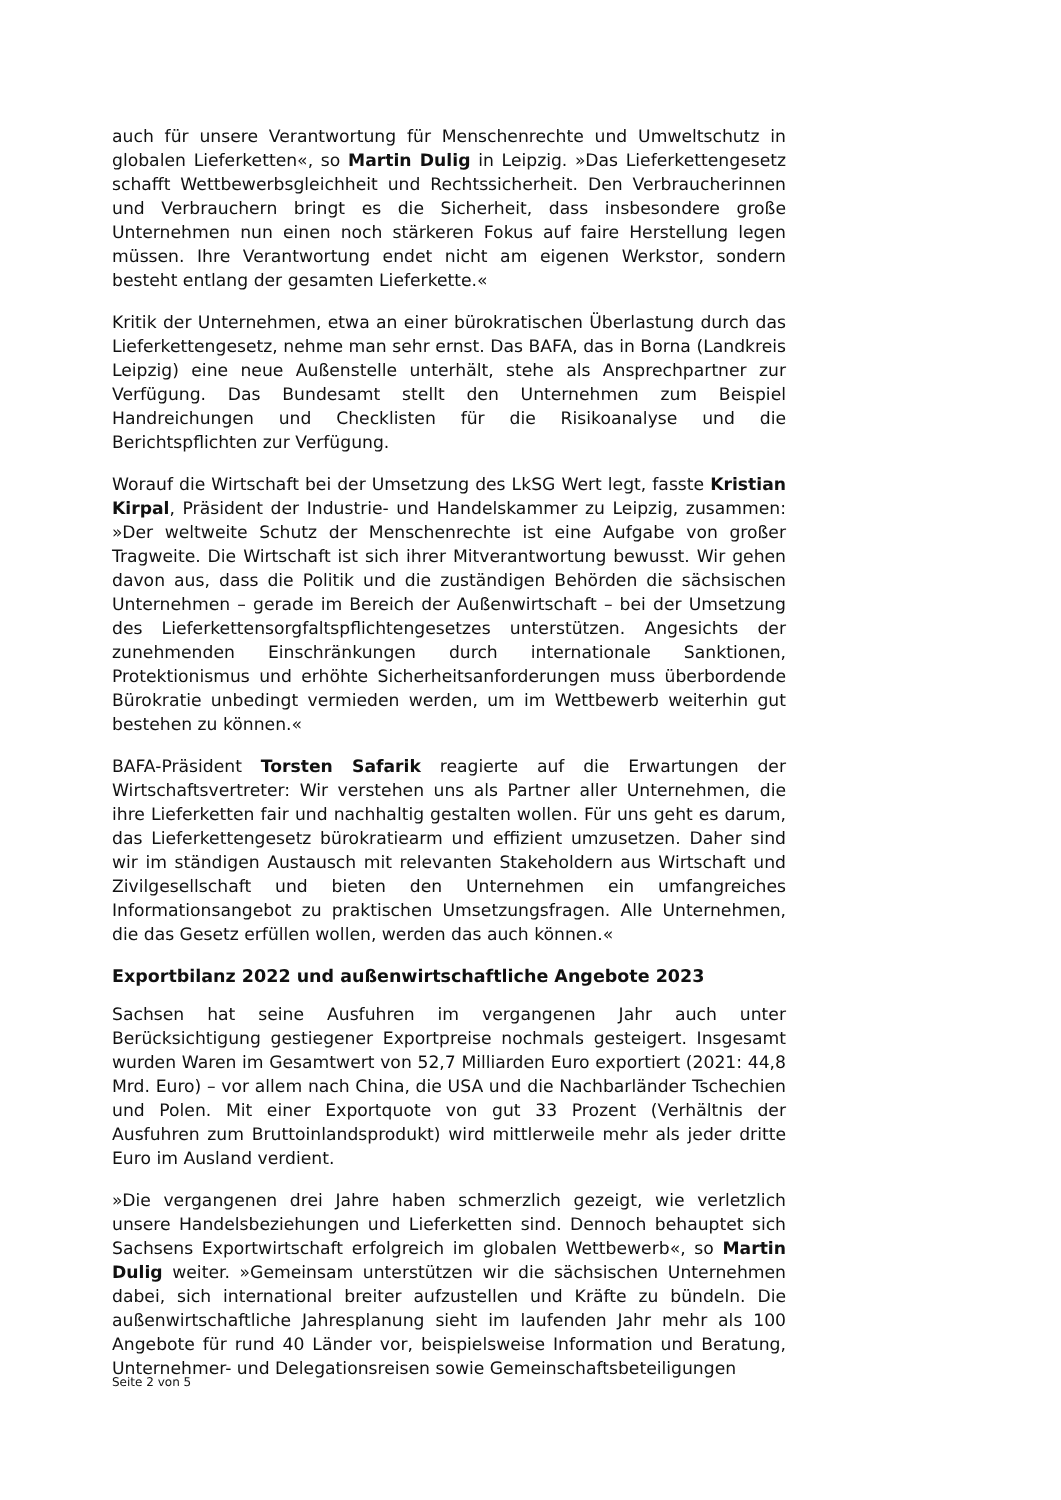auch für unsere Verantwortung für Menschenrechte und Umweltschutz in globalen Lieferketten«, so Martin Dulig in Leipzig. »Das Lieferkettengesetz schafft Wettbewerbsgleichheit und Rechtssicherheit. Den Verbraucherinnen und Verbrauchern bringt es die Sicherheit, dass insbesondere große Unternehmen nun einen noch stärkeren Fokus auf faire Herstellung legen müssen. Ihre Verantwortung endet nicht am eigenen Werkstor, sondern besteht entlang der gesamten Lieferkette.«
Kritik der Unternehmen, etwa an einer bürokratischen Überlastung durch das Lieferkettengesetz, nehme man sehr ernst. Das BAFA, das in Borna (Landkreis Leipzig) eine neue Außenstelle unterhält, stehe als Ansprechpartner zur Verfügung. Das Bundesamt stellt den Unternehmen zum Beispiel Handreichungen und Checklisten für die Risikoanalyse und die Berichtspflichten zur Verfügung.
Worauf die Wirtschaft bei der Umsetzung des LkSG Wert legt, fasste Kristian Kirpal, Präsident der Industrie- und Handelskammer zu Leipzig, zusammen: »Der weltweite Schutz der Menschenrechte ist eine Aufgabe von großer Tragweite. Die Wirtschaft ist sich ihrer Mitverantwortung bewusst. Wir gehen davon aus, dass die Politik und die zuständigen Behörden die sächsischen Unternehmen – gerade im Bereich der Außenwirtschaft – bei der Umsetzung des Lieferkettensorgfaltspflichtengesetzes unterstützen. Angesichts der zunehmenden Einschränkungen durch internationale Sanktionen, Protektionismus und erhöhte Sicherheitsanforderungen muss überbordende Bürokratie unbedingt vermieden werden, um im Wettbewerb weiterhin gut bestehen zu können.«
BAFA-Präsident Torsten Safarik reagierte auf die Erwartungen der Wirtschaftsvertreter: Wir verstehen uns als Partner aller Unternehmen, die ihre Lieferketten fair und nachhaltig gestalten wollen. Für uns geht es darum, das Lieferkettengesetz bürokratiearm und effizient umzusetzen. Daher sind wir im ständigen Austausch mit relevanten Stakeholdern aus Wirtschaft und Zivilgesellschaft und bieten den Unternehmen ein umfangreiches Informationsangebot zu praktischen Umsetzungsfragen. Alle Unternehmen, die das Gesetz erfüllen wollen, werden das auch können.«
Exportbilanz 2022 und außenwirtschaftliche Angebote 2023
Sachsen hat seine Ausfuhren im vergangenen Jahr auch unter Berücksichtigung gestiegener Exportpreise nochmals gesteigert. Insgesamt wurden Waren im Gesamtwert von 52,7 Milliarden Euro exportiert (2021: 44,8 Mrd. Euro) – vor allem nach China, die USA und die Nachbarländer Tschechien und Polen. Mit einer Exportquote von gut 33 Prozent (Verhältnis der Ausfuhren zum Bruttoinlandsprodukt) wird mittlerweile mehr als jeder dritte Euro im Ausland verdient.
»Die vergangenen drei Jahre haben schmerzlich gezeigt, wie verletzlich unsere Handelsbeziehungen und Lieferketten sind. Dennoch behauptet sich Sachsens Exportwirtschaft erfolgreich im globalen Wettbewerb«, so Martin Dulig weiter. »Gemeinsam unterstützen wir die sächsischen Unternehmen dabei, sich international breiter aufzustellen und Kräfte zu bündeln. Die außenwirtschaftliche Jahresplanung sieht im laufenden Jahr mehr als 100 Angebote für rund 40 Länder vor, beispielsweise Information und Beratung, Unternehmer- und Delegationsreisen sowie Gemeinschaftsbeteiligungen
Seite 2 von 5